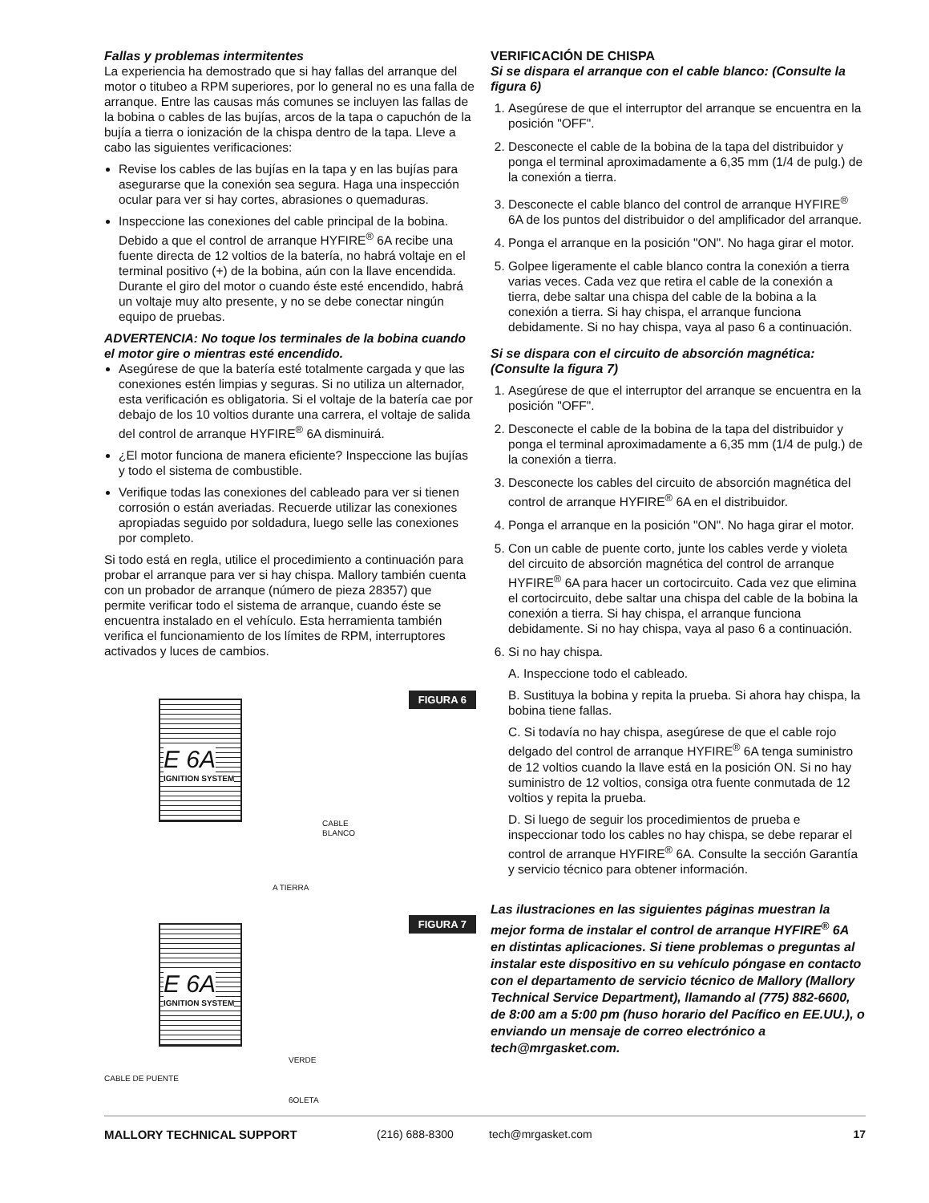Fallas y problemas intermitentes
La experiencia ha demostrado que si hay fallas del arranque del motor o titubeo a RPM superiores, por lo general no es una falla de arranque. Entre las causas más comunes se incluyen las fallas de la bobina o cables de las bujías, arcos de la tapa o capuchón de la bujía a tierra o ionización de la chispa dentro de la tapa. Lleve a cabo las siguientes verificaciones:
Revise los cables de las bujías en la tapa y en las bujías para asegurarse que la conexión sea segura. Haga una inspección ocular para ver si hay cortes, abrasiones o quemaduras.
Inspeccione las conexiones del cable principal de la bobina. Debido a que el control de arranque HYFIRE<sup>®</sup> 6A recibe una fuente directa de 12 voltios de la batería, no habrá voltaje en el terminal positivo (+) de la bobina, aún con la llave encendida. Durante el giro del motor o cuando éste esté encendido, habrá un voltaje muy alto presente, y no se debe conectar ningún equipo de pruebas.
ADVERTENCIA: No toque los terminales de la bobina cuando el motor gire o mientras esté encendido.
Asegúrese de que la batería esté totalmente cargada y que las conexiones estén limpias y seguras. Si no utiliza un alternador, esta verificación es obligatoria. Si el voltaje de la batería cae por debajo de los 10 voltios durante una carrera, el voltaje de salida del control de arranque HYFIRE<sup>®</sup> 6A disminuirá.
¿El motor funciona de manera eficiente? Inspeccione las bujías y todo el sistema de combustible.
Verifique todas las conexiones del cableado para ver si tienen corrosión o están averiadas. Recuerde utilizar las conexiones apropiadas seguido por soldadura, luego selle las conexiones por completo.
Si todo está en regla, utilice el procedimiento a continuación para probar el arranque para ver si hay chispa. Mallory también cuenta con un probador de arranque (número de pieza 28357) que permite verificar todo el sistema de arranque, cuando éste se encuentra instalado en el vehículo. Esta herramienta también verifica el funcionamiento de los límites de RPM, interruptores activados y luces de cambios.
FIGURA 6
E 6A
IGNITION SYSTEM
CABLE
BLANCO
A TIERRA
FIGURA 7
E 6A
IGNITION SYSTEM
VERDE
CABLE DE PUENTE
6OLETA
VERIFICACIÓN DE CHISPA
Si se dispara el arranque con el cable blanco: (Consulte la figura 6)
1. Asegúrese de que el interruptor del arranque se encuentra en la posición "OFF".
2. Desconecte el cable de la bobina de la tapa del distribuidor y ponga el terminal aproximadamente a 6,35 mm (1/4 de pulg.) de la conexión a tierra.
3. Desconecte el cable blanco del control de arranque HYFIRE<sup>®</sup> 6A de los puntos del distribuidor o del amplificador del arranque.
4. Ponga el arranque en la posición "ON". No haga girar el motor.
5. Golpee ligeramente el cable blanco contra la conexión a tierra varias veces. Cada vez que retira el cable de la conexión a tierra, debe saltar una chispa del cable de la bobina a la conexión a tierra. Si hay chispa, el arranque funciona debidamente. Si no hay chispa, vaya al paso 6 a continuación.
Si se dispara con el circuito de absorción magnética: (Consulte la figura 7)
1. Asegúrese de que el interruptor del arranque se encuentra en la posición "OFF".
2. Desconecte el cable de la bobina de la tapa del distribuidor y ponga el terminal aproximadamente a 6,35 mm (1/4 de pulg.) de la conexión a tierra.
3. Desconecte los cables del circuito de absorción magnética del control de arranque HYFIRE<sup>®</sup> 6A en el distribuidor.
4. Ponga el arranque en la posición "ON". No haga girar el motor.
5. Con un cable de puente corto, junte los cables verde y violeta del circuito de absorción magnética del control de arranque HYFIRE<sup>®</sup> 6A para hacer un cortocircuito. Cada vez que elimina el cortocircuito, debe saltar una chispa del cable de la bobina la conexión a tierra. Si hay chispa, el arranque funciona debidamente. Si no hay chispa, vaya al paso 6 a continuación.
6. Si no hay chispa.
A. Inspeccione todo el cableado.
B. Sustituya la bobina y repita la prueba. Si ahora hay chispa, la bobina tiene fallas.
C. Si todavía no hay chispa, asegúrese de que el cable rojo delgado del control de arranque HYFIRE<sup>®</sup> 6A tenga suministro de 12 voltios cuando la llave está en la posición ON. Si no hay suministro de 12 voltios, consiga otra fuente conmutada de 12 voltios y repita la prueba.
D. Si luego de seguir los procedimientos de prueba e inspeccionar todo los cables no hay chispa, se debe reparar el control de arranque HYFIRE<sup>®</sup> 6A. Consulte la sección Garantía y servicio técnico para obtener información.
Las ilustraciones en las siguientes páginas muestran la mejor forma de instalar el control de arranque HYFIRE<sup>®</sup> 6A en distintas aplicaciones. Si tiene problemas o preguntas al instalar este dispositivo en su vehículo póngase en contacto con el departamento de servicio técnico de Mallory (Mallory Technical Service Department), llamando al (775) 882-6600, de 8:00 am a 5:00 pm (huso horario del Pacífico en EE.UU.), o enviando un mensaje de correo electrónico a tech@mrgasket.com.
MALLORY TECHNICAL SUPPORT (216) 688-8300 tech@mrgasket.com 17